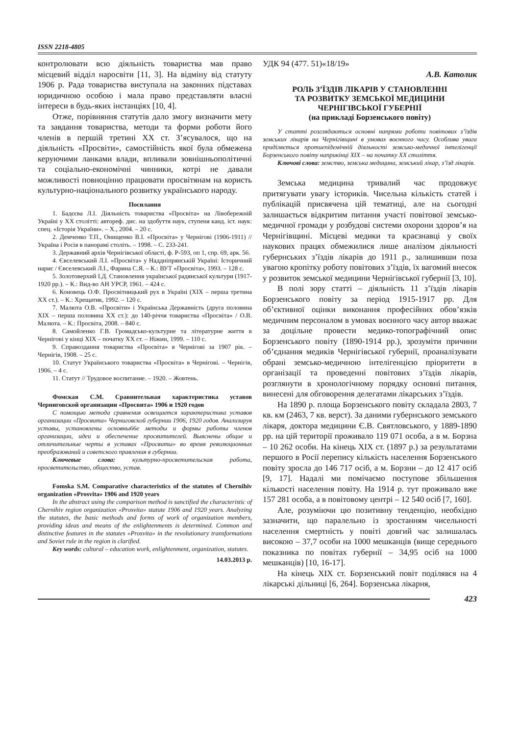ISSN 2218-4805
контролювати всю діяльність товариства мав право місцевий відділ наросвіти [11, 3]. На відміну від статуту 1906 р. Рада товариства виступала на законних підставах юридичною особою і мала право представляти власні інтереси в будь-яких інстанціях [10, 4].
Отже, порівняння статутів дало змогу визначити мету та завдання товариства, методи та форми роботи його членів в першій третині ХХ ст. З’ясувалося, що на діяльність «Просвіти», самостійність якої була обмежена керуючими ланками влади, впливали зовнішньополітичні та соціально-економічні чинники, котрі не давали можливості повноцінно працювати просвітянам на користь культурно-національного розвитку українського народу.
Посилання
1. Бадєєва Л.І. Діяльність товариства «Просвіта» на Лівобережній Україні у ХХ столітті: автореф. дис. на здобуття наук, ступеня канд. іст. наук: спец. «Історія України». – Х., 2004. – 20 с.
2. Демченко Т.П., Онищенко В.І. «Просвіта» у Чернігові (1906-1911) // Україна і Росія в панорамі століть. – 1998. – С. 233-241.
3. Державний архів Чернігівської області, ф. Р-593, оп 1, спр. 69, арк. 56.
4. Євселевський Л.І. «Просвіта» у Наддніпрянській Україні: Історичний нарис / Євселевський Л.І., Фарина С.Я. – К.: ВУТ «Просвіта», 1993. – 128 с.
5. Золотоверхий І.Д. Становлення української радянської культури (1917-1920 рр.). – К.: Вид-во АН УРСР, 1961. – 424 с.
6. Коновець О.Ф. Просвітницький рух в Україні (ХІХ – перша третина ХХ ст.). – К.: Хрещатик, 1992. – 120 с.
7. Малюта О.В. «Просвіти» і Українська Державність (друга половина ХІХ – перша половина ХХ ст.): до 140-річчя товариства «Просвіта» / О.В. Малюта. – К.: Просвіта, 2008. – 840 с.
8. Самойленко Г.В. Громадсько-культурне та літературне життя в Чернігові у кінці ХІХ – початку ХХ ст. – Ніжин, 1999. – 110 с.
9. Справоздання товариства «Просвіта» в Чернігові за 1907 рік. – Чернігів, 1908. – 25 с.
10. Статут Українського товариства «Просвіта» в Чернігові. – Чернігів, 1906. – 4 с.
11. Статут // Трудовое воспитание. – 1920. – Жовтень.
Фомская С.М. Сравнительная характеристика уставов Черниговской организации «Просвита» 1906 и 1920 годов
С помощью метода сравнения освещается характеристика уставов организации «Просвита» Черниговской губернии 1906, 1920 годов. Анализируя уставы, установлены основны66е методы и формы работы членов организации, идеи и обеспечение просвитителей. Выяснены общие и отличительные черты в уставах «Просвиты» во время революционных преобразований и советского правления в губернии.
Ключевые слова: культурно-просветительская работа, просветительство, общество, устав.
Fomska S.M. Comparative characteristics of the statutes of Chernihiv organization «Prosvita» 1906 and 1920 years
In the abstract using the comparison method is sanctified the characteristic of Chernihiv region organization «Prosvita» statute 1906 and 1920 years. Analyzing the statutes, the basic methods and forms of work of organization members, providing ideas and means of the enlightenments is determined. Common and distinctive features in the statutes «Prosvita» in the revolutionary transformations and Soviet rule in the region is clarified.
Key words: cultural – education work, enlightenment, organization, statutes.
14.03.2013 р.
УДК 94 (477. 51)«18/19»
А.В. Католик
РОЛЬ З’ЇЗДІВ ЛІКАРІВ У СТАНОВЛЕННІ
ТА РОЗВИТКУ ЗЕМСЬКОЇ МЕДИЦИНИ
ЧЕРНІГІВСЬКОЇ ГУБЕРНІЇ
(на прикладі Борзенського повіту)
У статті розглядаються основні напрями роботи повітових з’їздів земських лікарів на Чернігівщині в умовах воєнного часу. Особлива увага приділяється протиепідемічній діяльності земсько-медичної інтелігенції Борзенського повіту наприкінці ХІХ – на початку ХХ століття.
Ключові слова: земство, земська медицина, земський лікар, з’їзд лікарів.
Земська медицина тривалий час продовжує притягувати увагу істориків. Чисельна кількість статей і публікацій присвячена цій тематиці, але на сьогодні залишається відкритим питання участі повітової земсько-медичної громади у розбудові системи охорони здоров’я на Чернігівщині. Місцеві медики та краєзнавці у своїх наукових працях обмежилися лише аналізом діяльності губернських з’їздів лікарів до 1911 р., залишивши поза увагою кропітку роботу повітових з’їздів, їх вагомий внесок у розвиток земської медицини Чернігівської губернії [3, 10].
В полі зору статті – діяльність 11 з’їздів лікарів Борзенського повіту за період 1915-1917 рр. Для об’єктивної оцінки виконання професійних обов’язків медичним персоналом в умовах воєнного часу автор вважає за доцільне провести медико-топографічний опис Борзенського повіту (1890-1914 рр.), зрозуміти причини об’єднання медиків Чернігівської губернії, проаналізувати обрані земсько-медичною інтелігенцією пріоритети в організації та проведенні повітових з’їздів лікарів, розглянути в хронологічному порядку основні питання, винесені для обговорення делегатами лікарських з’їздів.
На 1890 р. площа Борзенського повіту складала 2803, 7 кв. км (2463, 7 кв. верст). За даними губернського земського лікаря, доктора медицини Є.В. Святловського, у 1889-1890 рр. на цій території проживало 119 071 особа, а в м. Борзна – 10 262 особи. На кінець ХІХ ст. (1897 р.) за результатами першого в Росії перепису кількість населення Борзенського повіту зросла до 146 717 осіб, а м. Борзни – до 12 417 осіб [9, 17]. Надалі ми помічаємо поступове збільшення кількості населення повіту. На 1914 р. тут проживало вже 157 281 особа, а в повітовому центрі – 12 540 осіб [7, 160].
Але, розуміючи цю позитивну тенденцію, необхідно зазначити, що паралельно із зростанням чисельності населення смертність у повіті довгий час залишалась високою – 37,7 особи на 1000 мешканців (вище середнього показника по повітах губернії – 34,95 осіб на 1000 мешканців) [10, 16-17].
На кінець ХІХ ст. Борзенський повіт поділявся на 4 лікарські дільниці [6, 264]. Борзенська лікарня,
423